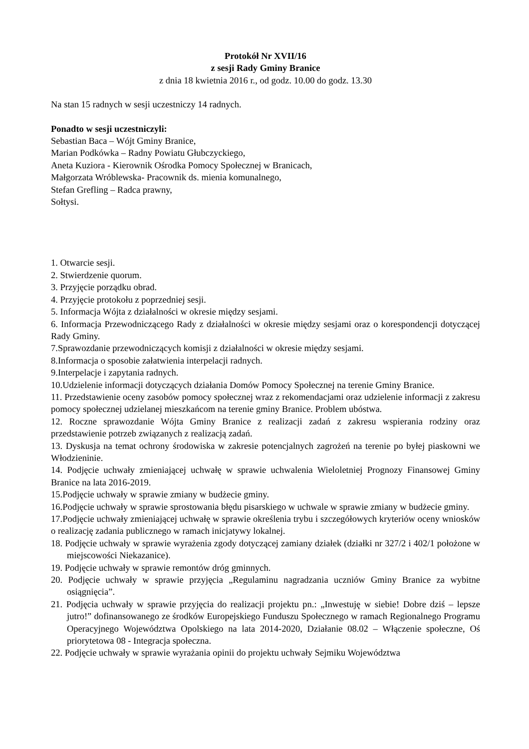Protokół Nr XVII/16
z sesji Rady Gminy Branice
z dnia 18 kwietnia 2016 r., od godz. 10.00 do godz. 13.30
Na stan 15 radnych w sesji uczestniczy 14 radnych.
Ponadto w sesji uczestniczyli:
Sebastian Baca – Wójt Gminy Branice,
Marian Podkówka – Radny Powiatu Głubczyckiego,
Aneta Kuziora - Kierownik Ośrodka Pomocy Społecznej w Branicach,
Małgorzata Wróblewska- Pracownik ds. mienia komunalnego,
Stefan Grefling – Radca prawny,
Sołtysi.
1. Otwarcie sesji.
2. Stwierdzenie quorum.
3. Przyjęcie porządku obrad.
4. Przyjęcie protokołu z poprzedniej sesji.
5. Informacja Wójta z działalności w okresie między sesjami.
6. Informacja Przewodniczącego Rady z działalności w okresie między sesjami oraz o korespondencji dotyczącej Rady Gminy.
7.Sprawozdanie przewodniczących komisji z działalności w okresie między sesjami.
8.Informacja o sposobie załatwienia interpelacji radnych.
9.Interpelacje i zapytania radnych.
10.Udzielenie informacji dotyczących działania Domów Pomocy Społecznej na terenie Gminy Branice.
11. Przedstawienie oceny zasobów pomocy społecznej wraz z rekomendacjami oraz udzielenie informacji z zakresu pomocy społecznej udzielanej mieszkańcom na terenie gminy Branice. Problem ubóstwa.
12. Roczne sprawozdanie Wójta Gminy Branice z realizacji zadań z zakresu wspierania rodziny oraz przedstawienie potrzeb związanych z realizacją zadań.
13. Dyskusja na temat ochrony środowiska w zakresie potencjalnych zagrożeń na terenie po byłej piaskowni we Włodzieninie.
14. Podjęcie uchwały zmieniającej uchwałę w sprawie uchwalenia Wieloletniej Prognozy Finansowej Gminy Branice na lata 2016-2019.
15.Podjęcie uchwały w sprawie zmiany w budżecie gminy.
16.Podjęcie uchwały w sprawie sprostowania błędu pisarskiego w uchwale w sprawie zmiany w budżecie gminy.
17.Podjęcie uchwały zmieniającej uchwałę w sprawie określenia trybu i szczegółowych kryteriów oceny wniosków o realizację zadania publicznego w ramach inicjatywy lokalnej.
18. Podjęcie uchwały w sprawie wyrażenia zgody dotyczącej zamiany działek (działki nr 327/2 i 402/1 położone w miejscowości Niekazanice).
19. Podjęcie uchwały w sprawie remontów dróg gminnych.
20. Podjęcie uchwały w sprawie przyjęcia „Regulaminu nagradzania uczniów Gminy Branice za wybitne osiągnięcia”.
21. Podjęcia uchwały w sprawie przyjęcia do realizacji projektu pn.: „Inwestuję w siebie! Dobre dziś – lepsze jutro!” dofinansowanego ze środków Europejskiego Funduszu Społecznego w ramach Regionalnego Programu Operacyjnego Województwa Opolskiego na lata 2014-2020, Działanie 08.02 – Włączenie społeczne, Oś priorytetowa 08 - Integracja społeczna.
22. Podjęcie uchwały w sprawie wyrażania opinii do projektu uchwały Sejmiku Województwa